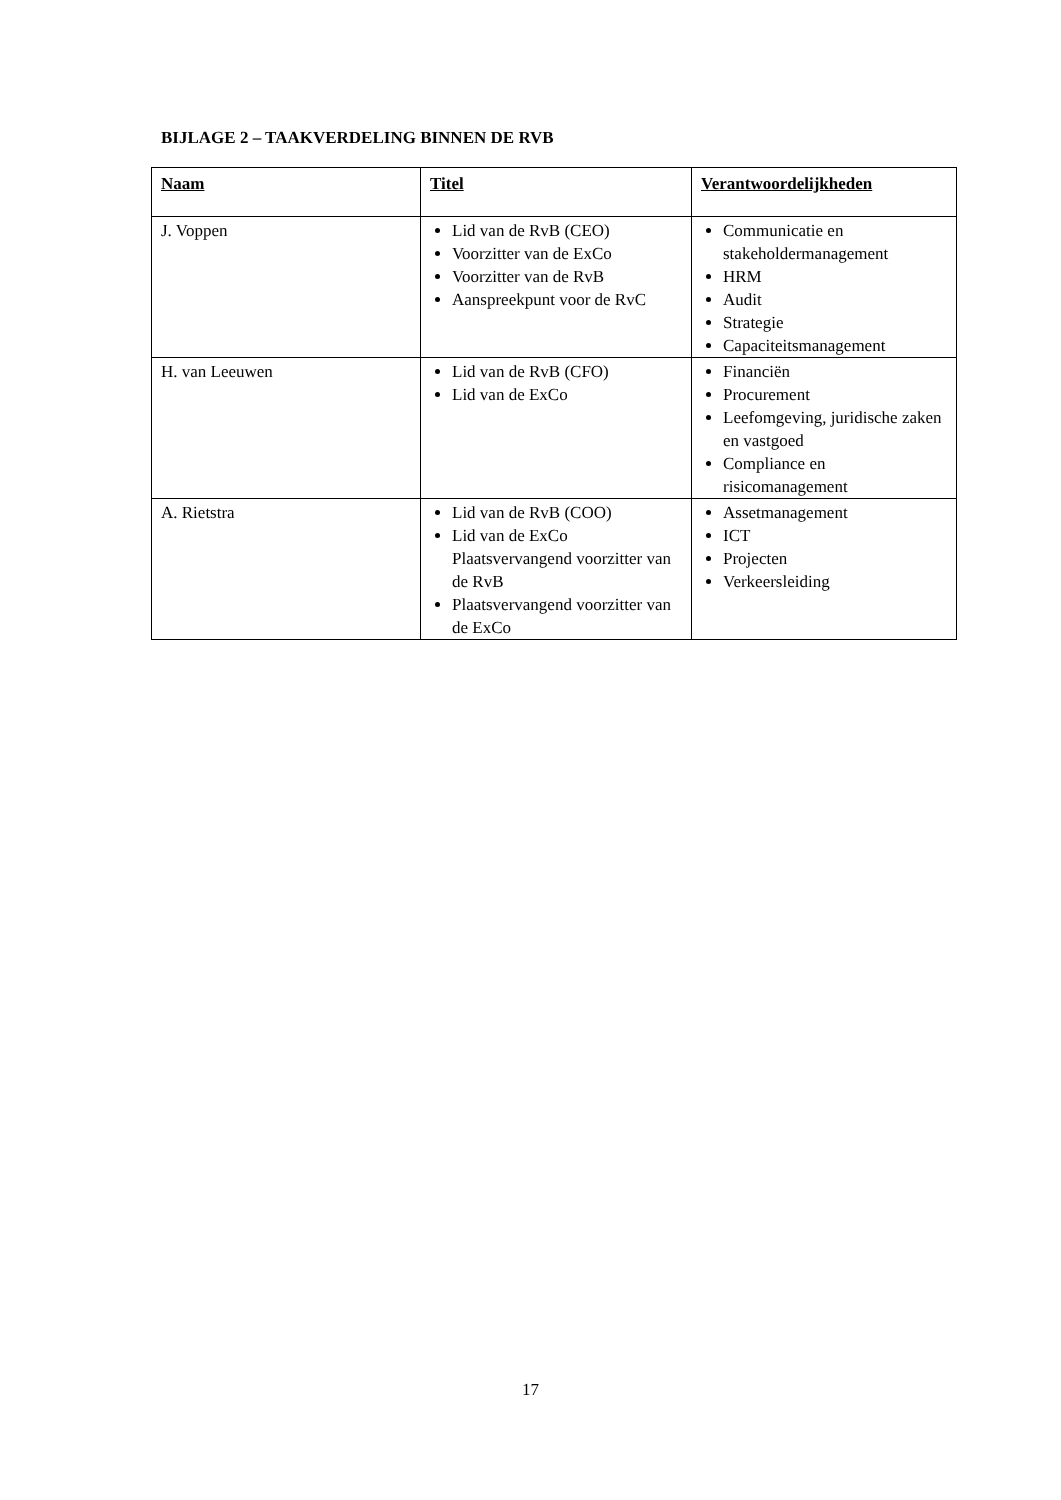BIJLAGE 2 – TAAKVERDELING BINNEN DE RVB
| Naam | Titel | Verantwoordelijkheden |
| --- | --- | --- |
| J. Voppen | Lid van de RvB (CEO) Voorzitter van de ExCo Voorzitter van de RvB Aanspreekpunt voor de RvC | Communicatie en stakeholdermanagement HRM Audit Strategie Capaciteitsmanagement |
| H. van Leeuwen | Lid van de RvB (CFO) Lid van de ExCo | Financiën Procurement Leefomgeving, juridische zaken en vastgoed Compliance en risicomanagement |
| A. Rietstra | Lid van de RvB (COO) Lid van de ExCo Plaatsvervangend voorzitter van de RvB Plaatsvervangend voorzitter van de ExCo | Assetmanagement ICT Projecten Verkeersleiding |
17